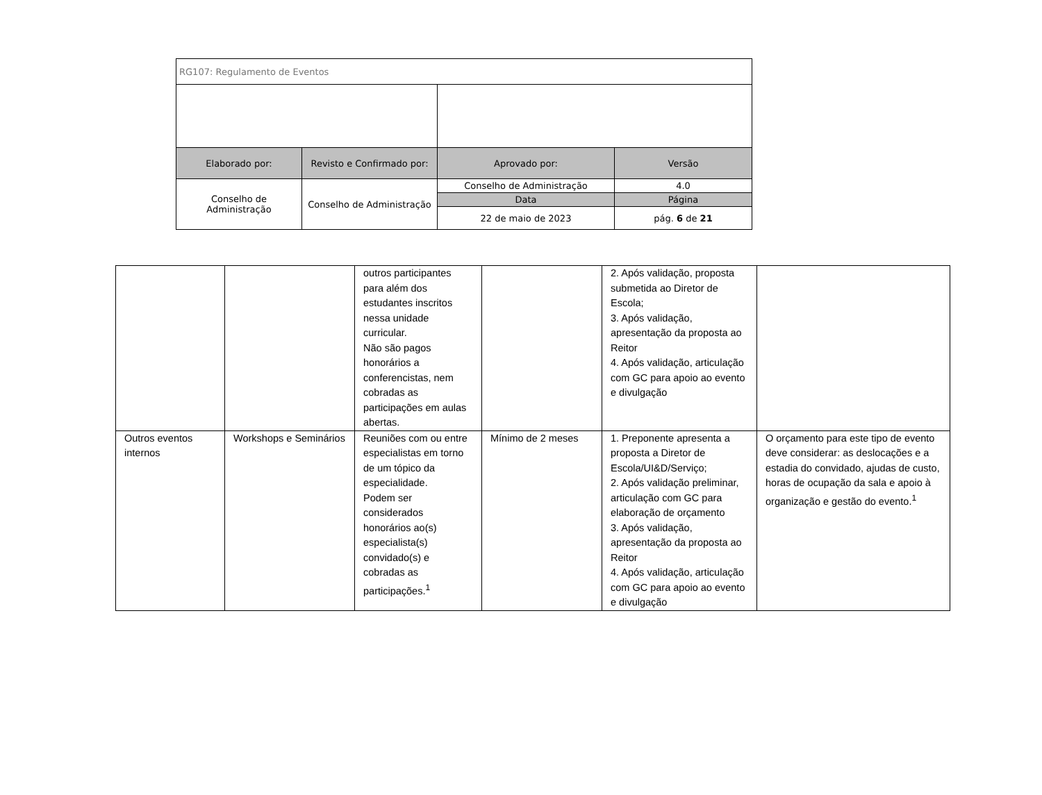| RG107: Regulamento de Eventos | | | |
| Elaborado por: | Revisto e Confirmado por: | Aprovado por: | Versão |
| Conselho de Administração | Conselho de Administração | Conselho de Administração | 4.0 |
| | | Data | Página |
| | | 22 de maio de 2023 | pág. 6 de 21 |
| | | outros participantes para além dos estudantes inscritos nessa unidade curricular. Não são pagos honorários a conferencistas, nem cobradas as participações em aulas abertas. | | 2. Após validação, proposta submetida ao Diretor de Escola; 3. Após validação, apresentação da proposta ao Reitor 4. Após validação, articulação com GC para apoio ao evento e divulgação | |
| Outros eventos internos | Workshops e Seminários | Reuniões com ou entre especialistas em torno de um tópico da especialidade. Podem ser considerados honorários ao(s) especialista(s) convidado(s) e cobradas as participações.<sup>1</sup> | Mínimo de 2 meses | 1. Preponente apresenta a proposta a Diretor de Escola/UI&D/Serviço; 2. Após validação preliminar, articulação com GC para elaboração de orçamento 3. Após validação, apresentação da proposta ao Reitor 4. Após validação, articulação com GC para apoio ao evento e divulgação | O orçamento para este tipo de evento deve considerar: as deslocações e a estadia do convidado, ajudas de custo, horas de ocupação da sala e apoio à organização e gestão do evento.<sup>1</sup> |